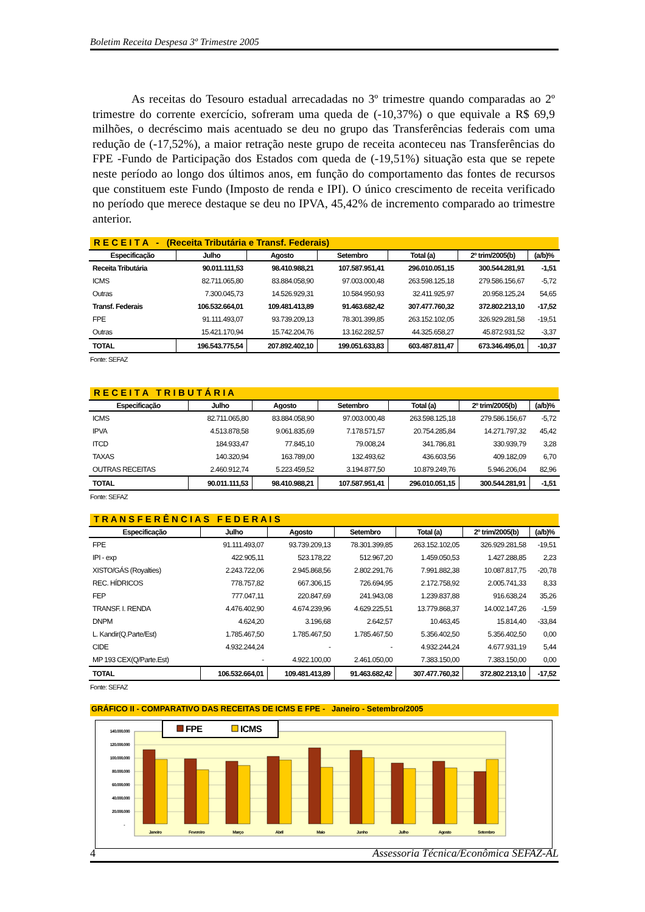Boletim Receita Despesa 3º Trimestre 2005
As receitas do Tesouro estadual arrecadadas no 3º trimestre quando comparadas ao 2º trimestre do corrente exercício, sofreram uma queda de (-10,37%) o que equivale a R$ 69,9 milhões, o decréscimo mais acentuado se deu no grupo das Transferências federais com uma redução de (-17,52%), a maior retração neste grupo de receita aconteceu nas Transferências do FPE -Fundo de Participação dos Estados com queda de (-19,51%) situação esta que se repete neste período ao longo dos últimos anos, em função do comportamento das fontes de recursos que constituem este Fundo (Imposto de renda e IPI). O único crescimento de receita verificado no período que merece destaque se deu no IPVA, 45,42% de incremento comparado ao trimestre anterior.
R E C E I T A - (Receita Tributária e Transf. Federais)
| Especificação | Julho | Agosto | Setembro | Total (a) | 2º trim/2005(b) | (a/b)% |
| --- | --- | --- | --- | --- | --- | --- |
| Receita Tributária | 90.011.111,53 | 98.410.988,21 | 107.587.951,41 | 296.010.051,15 | 300.544.281,91 | -1,51 |
| ICMS | 82.711.065,80 | 83.884.058,90 | 97.003.000,48 | 263.598.125,18 | 279.586.156,67 | -5,72 |
| Outras | 7.300.045,73 | 14.526.929,31 | 10.584.950,93 | 32.411.925,97 | 20.958.125,24 | 54,65 |
| Transf. Federais | 106.532.664,01 | 109.481.413,89 | 91.463.682,42 | 307.477.760,32 | 372.802.213,10 | -17,52 |
| FPE | 91.111.493,07 | 93.739.209,13 | 78.301.399,85 | 263.152.102,05 | 326.929.281,58 | -19,51 |
| Outras | 15.421.170,94 | 15.742.204,76 | 13.162.282,57 | 44.325.658,27 | 45.872.931,52 | -3,37 |
| TOTAL | 196.543.775,54 | 207.892.402,10 | 199.051.633,83 | 603.487.811,47 | 673.346.495,01 | -10,37 |
Fonte: SEFAZ
R E C E I T A T R I B U T Á R I A
| Especificação | Julho | Agosto | Setembro | Total (a) | 2º trim/2005(b) | (a/b)% |
| --- | --- | --- | --- | --- | --- | --- |
| ICMS | 82.711.065,80 | 83.884.058,90 | 97.003.000,48 | 263.598.125,18 | 279.586.156,67 | -5,72 |
| IPVA | 4.513.878,58 | 9.061.835,69 | 7.178.571,57 | 20.754.285,84 | 14.271.797,32 | 45,42 |
| ITCD | 184.933,47 | 77.845,10 | 79.008,24 | 341.786,81 | 330.939,79 | 3,28 |
| TAXAS | 140.320,94 | 163.789,00 | 132.493,62 | 436.603,56 | 409.182,09 | 6,70 |
| OUTRAS RECEITAS | 2.460.912,74 | 5.223.459,52 | 3.194.877,50 | 10.879.249,76 | 5.946.206,04 | 82,96 |
| TOTAL | 90.011.111,53 | 98.410.988,21 | 107.587.951,41 | 296.010.051,15 | 300.544.281,91 | -1,51 |
Fonte: SEFAZ
T R A N S F E R Ê N C I A S F E D E R A I S
| Especificação | Julho | Agosto | Setembro | Total (a) | 2º trim/2005(b) | (a/b)% |
| --- | --- | --- | --- | --- | --- | --- |
| FPE | 91.111.493,07 | 93.739.209,13 | 78.301.399,85 | 263.152.102,05 | 326.929.281,58 | -19,51 |
| IPI - exp | 422.905,11 | 523.178,22 | 512.967,20 | 1.459.050,53 | 1.427.288,85 | 2,23 |
| XISTO/GÁS (Royalties) | 2.243.722,06 | 2.945.868,56 | 2.802.291,76 | 7.991.882,38 | 10.087.817,75 | -20,78 |
| REC. HÍDRICOS | 778.757,82 | 667.306,15 | 726.694,95 | 2.172.758,92 | 2.005.741,33 | 8,33 |
| FEP | 777.047,11 | 220.847,69 | 241.943,08 | 1.239.837,88 | 916.638,24 | 35,26 |
| TRANSF. I. RENDA | 4.476.402,90 | 4.674.239,96 | 4.629.225,51 | 13.779.868,37 | 14.002.147,26 | -1,59 |
| DNPM | 4.624,20 | 3.196,68 | 2.642,57 | 10.463,45 | 15.814,40 | -33,84 |
| L. Kandir(Q.Parte/Est) | 1.785.467,50 | 1.785.467,50 | 1.785.467,50 | 5.356.402,50 | 5.356.402,50 | 0,00 |
| CIDE | 4.932.244,24 | - | - | 4.932.244,24 | 4.677.931,19 | 5,44 |
| MP 193 CEX(Q/Parte.Est) | - | 4.922.100,00 | 2.461.050,00 | 7.383.150,00 | 7.383.150,00 | 0,00 |
| TOTAL | 106.532.664,01 | 109.481.413,89 | 91.463.682,42 | 307.477.760,32 | 372.802.213,10 | -17,52 |
Fonte: SEFAZ
GRÁFICO II - COMPARATIVO DAS RECEITAS DE ICMS E FPE - Janeiro - Setembro/2005
140.000.000
120.000.000
100.000.000
80.000.000
60.000.000
40.000.000
20.000.000
-
Janeiro
Fevereiro
Março
Abril
Maio
Junho
Julho
Agosto
Setembro
FPE
ICMS
4 Assessoria Técnica/Econômica SEFAZ-AL